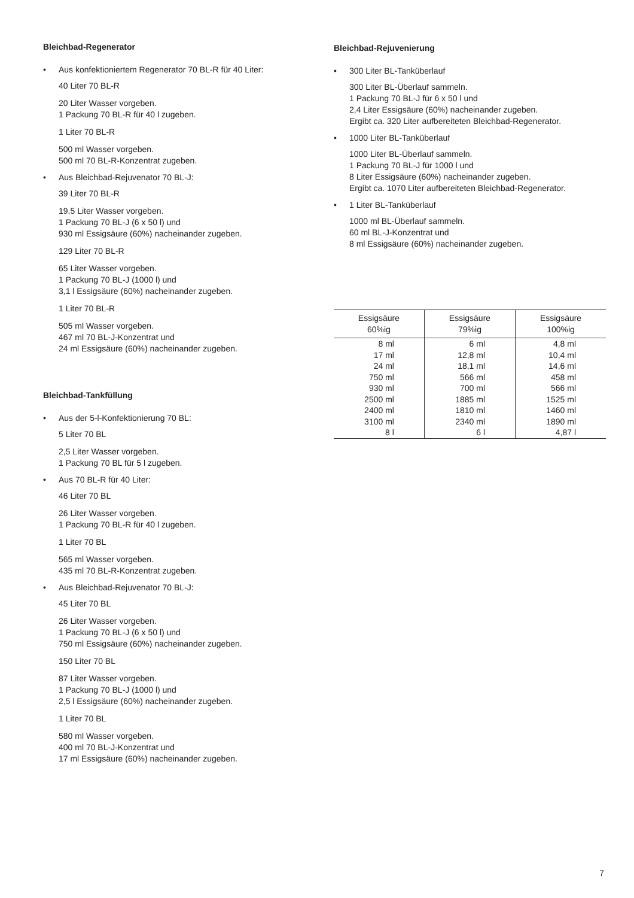Bleichbad-Regenerator
• Aus konfektioniertem Regenerator 70 BL-R für 40 Liter:
40 Liter 70 BL-R
20 Liter Wasser vorgeben.
1 Packung 70 BL-R für 40 l zugeben.
1 Liter 70 BL-R
500 ml Wasser vorgeben.
500 ml 70 BL-R-Konzentrat zugeben.
• Aus Bleichbad-Rejuvenator 70 BL-J:
39 Liter 70 BL-R
19,5 Liter Wasser vorgeben.
1 Packung 70 BL-J (6 x 50 l) und
930 ml Essigsäure (60%) nacheinander zugeben.
129 Liter 70 BL-R
65 Liter Wasser vorgeben.
1 Packung 70 BL-J (1000 l) und
3,1 l Essigsäure (60%) nacheinander zugeben.
1 Liter 70 BL-R
505 ml Wasser vorgeben.
467 ml 70 BL-J-Konzentrat und
24 ml Essigsäure (60%) nacheinander zugeben.
Bleichbad-Tankfüllung
• Aus der 5-l-Konfektionierung 70 BL:
5 Liter 70 BL
2,5 Liter Wasser vorgeben.
1 Packung 70 BL für 5 l zugeben.
• Aus 70 BL-R für 40 Liter:
46 Liter 70 BL
26 Liter Wasser vorgeben.
1 Packung 70 BL-R für 40 l zugeben.
1 Liter 70 BL
565 ml Wasser vorgeben.
435 ml 70 BL-R-Konzentrat zugeben.
• Aus Bleichbad-Rejuvenator 70 BL-J:
45 Liter 70 BL
26 Liter Wasser vorgeben.
1 Packung 70 BL-J (6 x 50 l) und
750 ml Essigsäure (60%) nacheinander zugeben.
150 Liter 70 BL
87 Liter Wasser vorgeben.
1 Packung 70 BL-J (1000 l) und
2,5 l Essigsäure (60%) nacheinander zugeben.
1 Liter 70 BL
580 ml Wasser vorgeben.
400 ml 70 BL-J-Konzentrat und
17 ml Essigsäure (60%) nacheinander zugeben.
Bleichbad-Rejuvenierung
• 300 Liter BL-Tanküberlauf
300 Liter BL-Überlauf sammeln.
1 Packung 70 BL-J für 6 x 50 l und
2,4 Liter Essigsäure (60%) nacheinander zugeben.
Ergibt ca. 320 Liter aufbereiteten Bleichbad-Regenerator.
• 1000 Liter BL-Tanküberlauf
1000 Liter BL-Überlauf sammeln.
1 Packung 70 BL-J für 1000 l und
8 Liter Essigsäure (60%) nacheinander zugeben.
Ergibt ca. 1070 Liter aufbereiteten Bleichbad-Regenerator.
• 1 Liter BL-Tanküberlauf
1000 ml BL-Überlauf sammeln.
60 ml BL-J-Konzentrat und
8 ml Essigsäure (60%) nacheinander zugeben.
| Essigsäure 60%ig | Essigsäure 79%ig | Essigsäure 100%ig |
| --- | --- | --- |
| 8 ml | 6 ml | 4,8 ml |
| 17 ml | 12,8 ml | 10,4 ml |
| 24 ml | 18,1 ml | 14,6 ml |
| 750 ml | 566 ml | 458 ml |
| 930 ml | 700 ml | 566 ml |
| 2500 ml | 1885 ml | 1525 ml |
| 2400 ml | 1810 ml | 1460 ml |
| 3100 ml | 2340 ml | 1890 ml |
| 8 l | 6 l | 4,87 l |
7